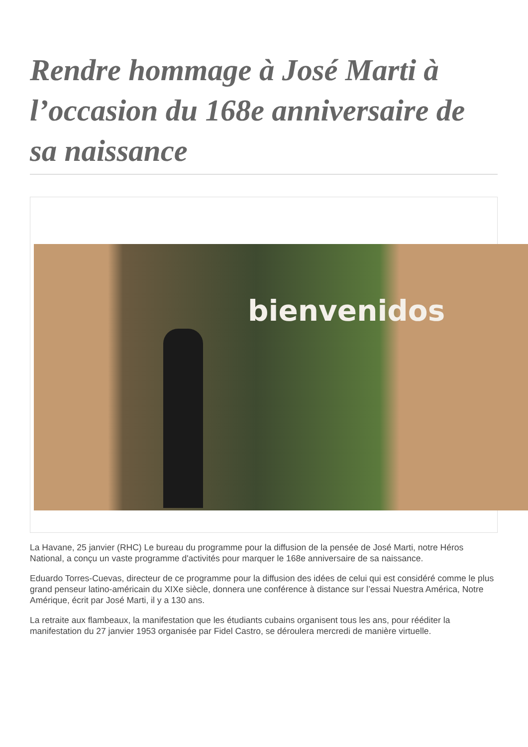Rendre hommage à José Marti à l’occasion du 168e anniversaire de sa naissance
bienvenidos
La Havane, 25 janvier (RHC) Le bureau du programme pour la diffusion de la pensée de José Marti, notre Héros National, a conçu un vaste programme d'activités pour marquer le 168e anniversaire de sa naissance.
Eduardo Torres-Cuevas, directeur de ce programme pour la diffusion des idées de celui qui est considéré comme le plus grand penseur latino-américain du XIXe siècle, donnera une conférence à distance sur l’essai Nuestra América, Notre Amérique, écrit par José Marti, il y a 130 ans.
La retraite aux flambeaux, la manifestation que les étudiants cubains organisent tous les ans, pour rééditer la manifestation du 27 janvier 1953 organisée par Fidel Castro, se déroulera mercredi de manière virtuelle.